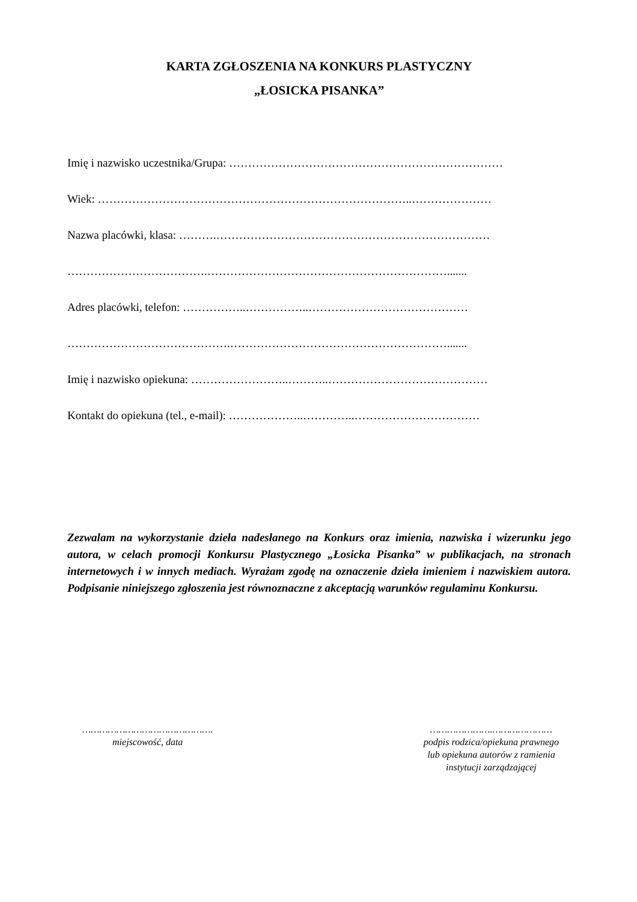KARTA ZGŁOSZENIA NA KONKURS PLASTYCZNY
„ŁOSICKA PISANKA”
Imię i nazwisko uczestnika/Grupa: ………………………………………………………………
Wiek: ………………………………………………………………………..…………………
Nazwa placówki, klasa: ……….………………………………………………………………
……………………………….……………………………………………………….......
Adres placówki, telefon: ……………..……………..……………………………………
…………………………………….………………………………………………….......
Imię i nazwisko opiekuna: ……………………..………..……………………………………
Kontakt do opiekuna (tel., e-mail): ………………..…………..……………………………
Zezwalam na wykorzystanie dzieła nadesłanego na Konkurs oraz imienia, nazwiska i wizerunku jego autora, w celach promocji Konkursu Plastycznego „Łosicka Pisanka” w publikacjach, na stronach internetowych i w innych mediach. Wyrażam zgodę na oznaczenie dzieła imieniem i nazwiskiem autora. Podpisanie niniejszego zgłoszenia jest równoznaczne z akceptacją warunków regulaminu Konkursu.
……………………………………….
miejscowość, data
………………….…………………
podpis rodzica/opiekuna prawnego
lub opiekuna autorów z ramienia
instytucji zarządzającej